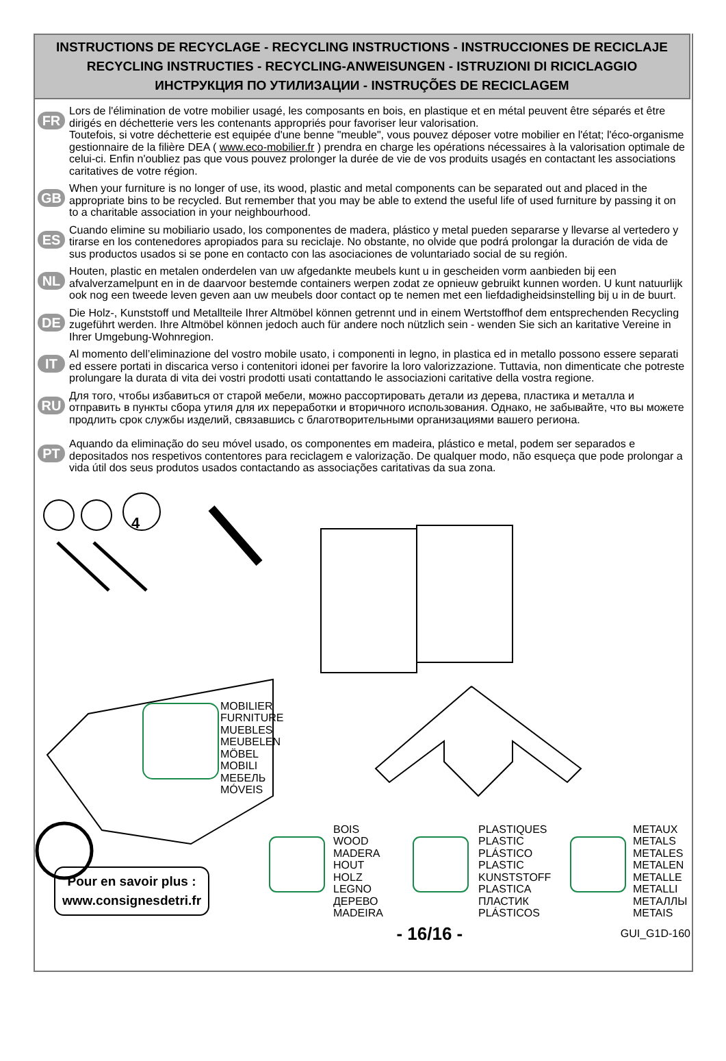INSTRUCTIONS DE RECYCLAGE - RECYCLING INSTRUCTIONS - INSTRUCCIONES DE RECICLAJE
RECYCLING INSTRUCTIES - RECYCLING-ANWEISUNGEN - ISTRUZIONI DI RICICLAGGIO
ИНСТРУКЦИЯ ПО УТИЛИЗАЦИИ - INSTRUÇÕES DE RECICLAGEM
FR
Lors de l'élimination de votre mobilier usagé, les composants en bois, en plastique et en métal peuvent être séparés et être dirigés en déchetterie vers les contenants appropriés pour favoriser leur valorisation.
Toutefois, si votre déchetterie est equipée d'une benne "meuble", vous pouvez déposer votre mobilier en l'état; l'éco-organisme gestionnaire de la filière DEA ( www.eco-mobilier.fr ) prendra en charge les opérations nécessaires à la valorisation optimale de celui-ci. Enfin n'oubliez pas que vous pouvez prolonger la durée de vie de vos produits usagés en contactant les associations caritatives de votre région.
GB
When your furniture is no longer of use, its wood, plastic and metal components can be separated out and placed in the appropriate bins to be recycled. But remember that you may be able to extend the useful life of used furniture by passing it on to a charitable association in your neighbourhood.
ES
Cuando elimine su mobiliario usado, los componentes de madera, plástico y metal pueden separarse y llevarse al vertedero y tirarse en los contenedores apropiados para su reciclaje. No obstante, no olvide que podrá prolongar la duración de vida de sus productos usados si se pone en contacto con las asociaciones de voluntariado social de su región.
NL
Houten, plastic en metalen onderdelen van uw afgedankte meubels kunt u in gescheiden vorm aanbieden bij een afvalverzamelpunt en in de daarvoor bestemde containers werpen zodat ze opnieuw gebruikt kunnen worden. U kunt natuurlijk ook nog een tweede leven geven aan uw meubels door contact op te nemen met een liefdadigheidsinstelling bij u in de buurt.
DE
Die Holz-, Kunststoff und Metallteile Ihrer Altmöbel können getrennt und in einem Wertstoffhof dem entsprechenden Recycling zugeführt werden. Ihre Altmöbel können jedoch auch für andere noch nützlich sein - wenden Sie sich an karitative Vereine in Ihrer Umgebung-Wohnregion.
IT
Al momento dell’eliminazione del vostro mobile usato, i componenti in legno, in plastica ed in metallo possono essere separati ed essere portati in discarica verso i contenitori idonei per favorire la loro valorizzazione. Tuttavia, non dimenticate che potreste prolungare la durata di vita dei vostri prodotti usati contattando le associazioni caritative della vostra regione.
RU
Для того, чтобы избавиться от старой мебели, можно рассортировать детали из дерева, пластика и металла и отправить в пункты сбора утиля для их переработки и вторичного использования. Однако, не забывайте, что вы можете продлить срок службы изделий, связавшись с благотворительными организациями вашего региона.
PT
Aquando da eliminação do seu móvel usado, os componentes em madeira, plástico e metal, podem ser separados e depositados nos respetivos contentores para reciclagem e valorização. De qualquer modo, não esqueça que pode prolongar a vida útil dos seus produtos usados contactando as associações caritativas da sua zona.
MOBILIER
FURNITURE
MUEBLES
MEUBELEN
MÖBEL
MOBILI
МЕБЕЛЬ
MÓVEIS
BOIS
WOOD
MADERA
HOUT
HOLZ
LEGNO
ДЕРЕВО
MADEIRA
PLASTIQUES
PLASTIC
PLÁSTICO
PLASTIC
KUNSTSTOFF
PLASTICA
ПЛАСТИК
PLÁSTICOS
METAUX
METALS
METALES
METALEN
METALLE
METALLI
МЕТАЛЛЫ
METAIS
4
Pour en savoir plus :
www.consignesdetri.fr
- 16/16 - GUI_G1D-160